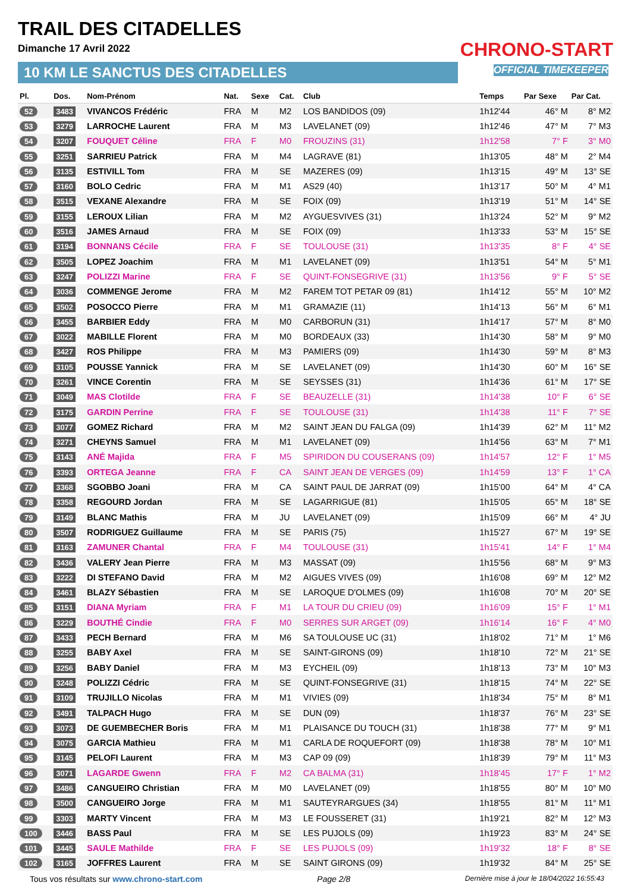TRAIL DES CITADELLES
Dimanche 17 Avril 2022
10 KM LE SANCTUS DES CITADELLES
CHRONO-START
OFFICIAL TIMEKEEPER
| Pl. | Dos. | Nom-Prénom | Nat. | Sexe | Cat. | Club | Temps | Par Sexe | Par Cat. |
| --- | --- | --- | --- | --- | --- | --- | --- | --- | --- |
| 52 | 3483 | VIVANCOS Frédéric | FRA | M | M2 | LOS BANDIDOS (09) | 1h12'44 | 46° M | 8° M2 |
| 53 | 3279 | LARROCHE Laurent | FRA | M | M3 | LAVELANET (09) | 1h12'46 | 47° M | 7° M3 |
| 54 | 3207 | FOUQUET Céline | FRA | F | M0 | FROUZINS (31) | 1h12'58 | 7° F | 3° M0 |
| 55 | 3251 | SARRIEU Patrick | FRA | M | M4 | LAGRAVE (81) | 1h13'05 | 48° M | 2° M4 |
| 56 | 3135 | ESTIVILL Tom | FRA | M | SE | MAZERES (09) | 1h13'15 | 49° M | 13° SE |
| 57 | 3160 | BOLO Cedric | FRA | M | M1 | AS29 (40) | 1h13'17 | 50° M | 4° M1 |
| 58 | 3515 | VEXANE Alexandre | FRA | M | SE | FOIX (09) | 1h13'19 | 51° M | 14° SE |
| 59 | 3155 | LEROUX Lilian | FRA | M | M2 | AYGUESVIVES (31) | 1h13'24 | 52° M | 9° M2 |
| 60 | 3516 | JAMES Arnaud | FRA | M | SE | FOIX (09) | 1h13'33 | 53° M | 15° SE |
| 61 | 3194 | BONNANS Cécile | FRA | F | SE | TOULOUSE (31) | 1h13'35 | 8° F | 4° SE |
| 62 | 3505 | LOPEZ Joachim | FRA | M | M1 | LAVELANET (09) | 1h13'51 | 54° M | 5° M1 |
| 63 | 3247 | POLIZZI Marine | FRA | F | SE | QUINT-FONSEGRIVE (31) | 1h13'56 | 9° F | 5° SE |
| 64 | 3036 | COMMENGE Jerome | FRA | M | M2 | FAREM TOT PETAR 09 (81) | 1h14'12 | 55° M | 10° M2 |
| 65 | 3502 | POSOCCO Pierre | FRA | M | M1 | GRAMAZIE (11) | 1h14'13 | 56° M | 6° M1 |
| 66 | 3455 | BARBIER Eddy | FRA | M | M0 | CARBORUN (31) | 1h14'17 | 57° M | 8° M0 |
| 67 | 3022 | MABILLE Florent | FRA | M | M0 | BORDEAUX (33) | 1h14'30 | 58° M | 9° M0 |
| 68 | 3427 | ROS Philippe | FRA | M | M3 | PAMIERS (09) | 1h14'30 | 59° M | 8° M3 |
| 69 | 3105 | POUSSE Yannick | FRA | M | SE | LAVELANET (09) | 1h14'30 | 60° M | 16° SE |
| 70 | 3261 | VINCE Corentin | FRA | M | SE | SEYSSES (31) | 1h14'36 | 61° M | 17° SE |
| 71 | 3049 | MAS Clotilde | FRA | F | SE | BEAUZELLE (31) | 1h14'38 | 10° F | 6° SE |
| 72 | 3175 | GARDIN Perrine | FRA | F | SE | TOULOUSE (31) | 1h14'38 | 11° F | 7° SE |
| 73 | 3077 | GOMEZ Richard | FRA | M | M2 | SAINT JEAN DU FALGA (09) | 1h14'39 | 62° M | 11° M2 |
| 74 | 3271 | CHEYNS Samuel | FRA | M | M1 | LAVELANET (09) | 1h14'56 | 63° M | 7° M1 |
| 75 | 3143 | ANÉ Majida | FRA | F | M5 | SPIRIDON DU COUSERANS (09) | 1h14'57 | 12° F | 1° M5 |
| 76 | 3393 | ORTEGA Jeanne | FRA | F | CA | SAINT JEAN DE VERGES (09) | 1h14'59 | 13° F | 1° CA |
| 77 | 3368 | SGOBBO Joani | FRA | M | CA | SAINT PAUL DE JARRAT (09) | 1h15'00 | 64° M | 4° CA |
| 78 | 3358 | REGOURD Jordan | FRA | M | SE | LAGARRIGUE (81) | 1h15'05 | 65° M | 18° SE |
| 79 | 3149 | BLANC Mathis | FRA | M | JU | LAVELANET (09) | 1h15'09 | 66° M | 4° JU |
| 80 | 3507 | RODRIGUEZ Guillaume | FRA | M | SE | PARIS (75) | 1h15'27 | 67° M | 19° SE |
| 81 | 3163 | ZAMUNER Chantal | FRA | F | M4 | TOULOUSE (31) | 1h15'41 | 14° F | 1° M4 |
| 82 | 3436 | VALERY Jean Pierre | FRA | M | M3 | MASSAT (09) | 1h15'56 | 68° M | 9° M3 |
| 83 | 3222 | DI STEFANO David | FRA | M | M2 | AIGUES VIVES (09) | 1h16'08 | 69° M | 12° M2 |
| 84 | 3461 | BLAZY Sébastien | FRA | M | SE | LAROQUE D'OLMES (09) | 1h16'08 | 70° M | 20° SE |
| 85 | 3151 | DIANA Myriam | FRA | F | M1 | LA TOUR DU CRIEU (09) | 1h16'09 | 15° F | 1° M1 |
| 86 | 3229 | BOUTHÉ Cindie | FRA | F | M0 | SERRES SUR ARGET (09) | 1h16'14 | 16° F | 4° M0 |
| 87 | 3433 | PECH Bernard | FRA | M | M6 | SA TOULOUSE UC (31) | 1h18'02 | 71° M | 1° M6 |
| 88 | 3255 | BABY Axel | FRA | M | SE | SAINT-GIRONS (09) | 1h18'10 | 72° M | 21° SE |
| 89 | 3256 | BABY Daniel | FRA | M | M3 | EYCHEIL (09) | 1h18'13 | 73° M | 10° M3 |
| 90 | 3248 | POLIZZI Cédric | FRA | M | SE | QUINT-FONSEGRIVE (31) | 1h18'15 | 74° M | 22° SE |
| 91 | 3109 | TRUJILLO Nicolas | FRA | M | M1 | VIVIES (09) | 1h18'34 | 75° M | 8° M1 |
| 92 | 3491 | TALPACH Hugo | FRA | M | SE | DUN (09) | 1h18'37 | 76° M | 23° SE |
| 93 | 3073 | DE GUEMBECHER Boris | FRA | M | M1 | PLAISANCE DU TOUCH (31) | 1h18'38 | 77° M | 9° M1 |
| 94 | 3075 | GARCIA Mathieu | FRA | M | M1 | CARLA DE ROQUEFORT (09) | 1h18'38 | 78° M | 10° M1 |
| 95 | 3145 | PELOFI Laurent | FRA | M | M3 | CAP 09 (09) | 1h18'39 | 79° M | 11° M3 |
| 96 | 3071 | LAGARDE Gwenn | FRA | F | M2 | CA BALMA (31) | 1h18'45 | 17° F | 1° M2 |
| 97 | 3486 | CANGUEIRO Christian | FRA | M | M0 | LAVELANET (09) | 1h18'55 | 80° M | 10° M0 |
| 98 | 3500 | CANGUEIRO Jorge | FRA | M | M1 | SAUTEYRARGUES (34) | 1h18'55 | 81° M | 11° M1 |
| 99 | 3303 | MARTY Vincent | FRA | M | M3 | LE FOUSSERET (31) | 1h19'21 | 82° M | 12° M3 |
| 100 | 3446 | BASS Paul | FRA | M | SE | LES PUJOLS (09) | 1h19'23 | 83° M | 24° SE |
| 101 | 3445 | SAULE Mathilde | FRA | F | SE | LES PUJOLS (09) | 1h19'32 | 18° F | 8° SE |
| 102 | 3165 | JOFFRES Laurent | FRA | M | SE | SAINT GIRONS (09) | 1h19'32 | 84° M | 25° SE |
Tous vos résultats sur www.chrono-start.com Page 2/8 Dernière mise à jour le 18/04/2022 16:55:43